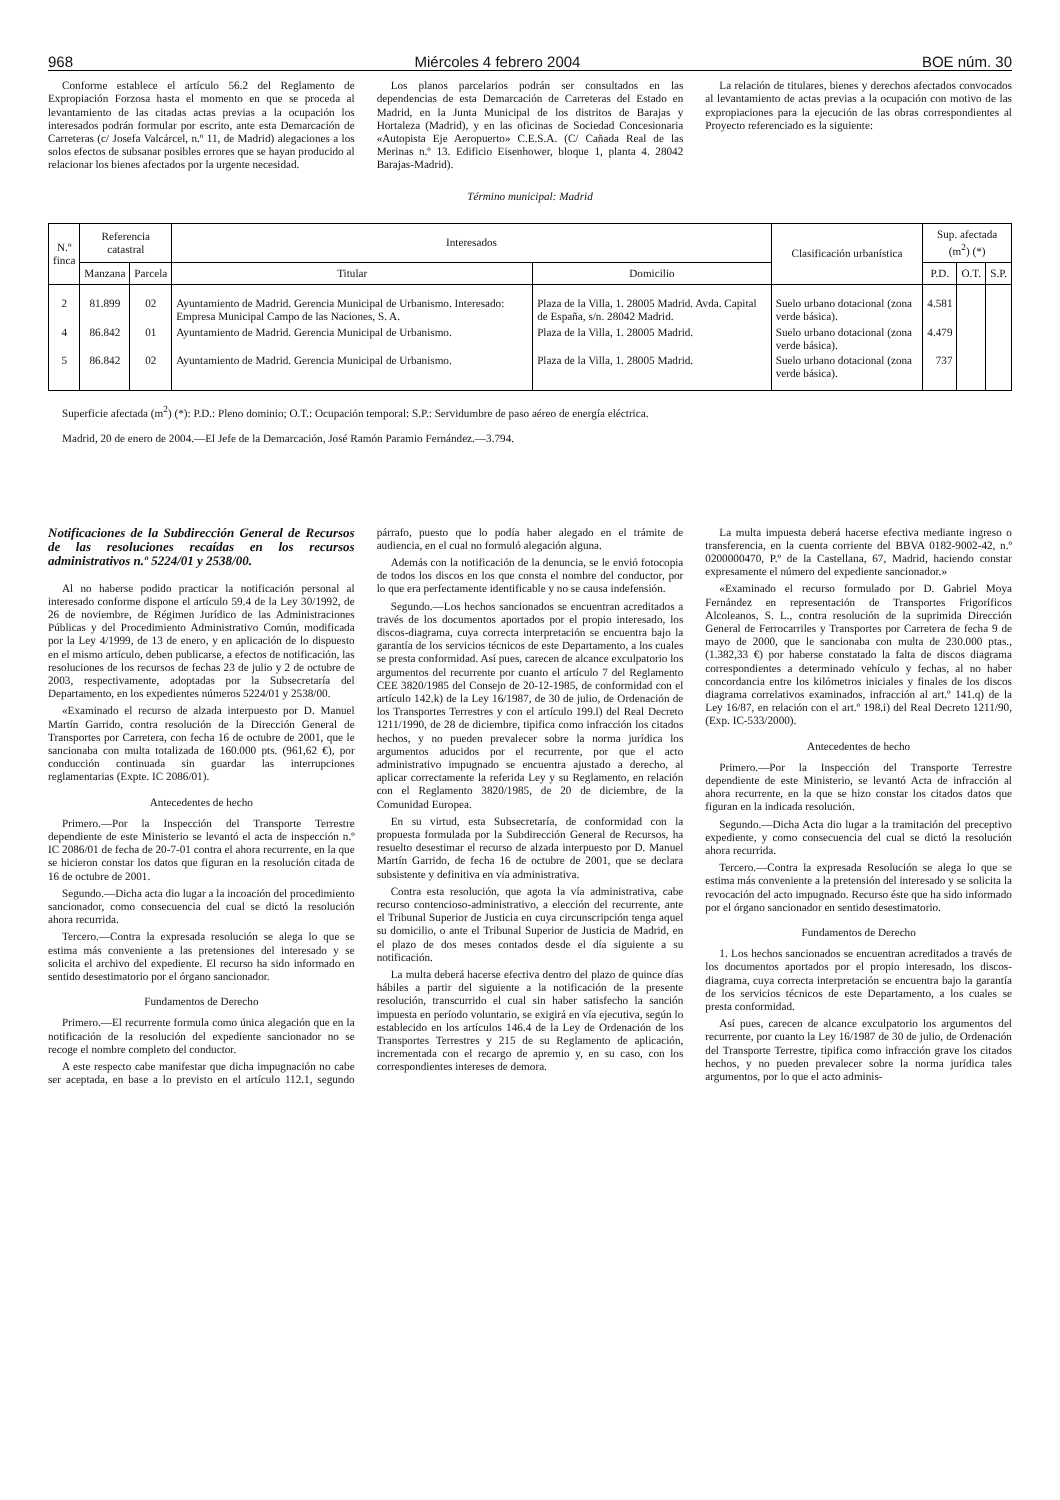968 Miércoles 4 febrero 2004 BOE núm. 30
Conforme establece el artículo 56.2 del Reglamento de Expropiación Forzosa hasta el momento en que se proceda al levantamiento de las citadas actas previas a la ocupación los interesados podrán formular por escrito, ante esta Demarcación de Carreteras (c/ Josefa Valcárcel, n.º 11, de Madrid) alegaciones a los solos efectos de subsanar posibles errores que se hayan producido al relacionar los bienes afectados por la urgente necesidad.
Los planos parcelarios podrán ser consultados en las dependencias de esta Demarcación de Carreteras del Estado en Madrid, en la Junta Municipal de los distritos de Barajas y Hortaleza (Madrid), y en las oficinas de Sociedad Concesionaria «Autopista Eje Aeropuerto» C.E.S.A. (C/ Cañada Real de las Merinas n.º 13. Edificio Eisenhower, bloque 1, planta 4. 28042 Barajas-Madrid).
La relación de titulares, bienes y derechos afectados convocados al levantamiento de actas previas a la ocupación con motivo de las expropiaciones para la ejecución de las obras correspondientes al Proyecto referenciado es la siguiente:
Término municipal: Madrid
| N.º finca | Referencia catastral | | Interesados | | Clasificación urbanística | Sup. afectada (m<sup>2</sup>) (*) | | |
| --- | --- | --- | --- | --- | --- | --- | --- | --- |
| | Manzana | Parcela | Titular | Domicilio | | P.D. | O.T. | S.P. |
| 2 | 81.899 | 02 | Ayuntamiento de Madrid. Gerencia Municipal de Urbanismo. Interesado: Empresa Municipal Campo de las Naciones, S. A. | Plaza de la Villa, 1. 28005 Madrid. Avda. Capital de España, s/n. 28042 Madrid. | Suelo urbano dotacional (zona verde básica). | 4.581 | | |
| 4 | 86.842 | 01 | Ayuntamiento de Madrid. Gerencia Municipal de Urbanismo. | Plaza de la Villa, 1. 28005 Madrid. | Suelo urbano dotacional (zona verde básica). | 4.479 | | |
| 5 | 86.842 | 02 | Ayuntamiento de Madrid. Gerencia Municipal de Urbanismo. | Plaza de la Villa, 1. 28005 Madrid. | Suelo urbano dotacional (zona verde básica). | 737 | | |
Superficie afectada (m<sup>2</sup>) (*): P.D.: Pleno dominio; O.T.: Ocupación temporal: S.P.: Servidumbre de paso aéreo de energía eléctrica.
Madrid, 20 de enero de 2004.—El Jefe de la Demarcación, José Ramón Paramio Fernández.—3.794.
Notificaciones de la Subdirección General de Recursos de las resoluciones recaídas en los recursos administrativos n.º 5224/01 y 2538/00.
Al no haberse podido practicar la notificación personal al interesado conforme dispone el artículo 59.4 de la Ley 30/1992, de 26 de noviembre, de Régimen Jurídico de las Administraciones Públicas y del Procedimiento Administrativo Común, modificada por la Ley 4/1999, de 13 de enero, y en aplicación de lo dispuesto en el mismo artículo, deben publicarse, a efectos de notificación, las resoluciones de los recursos de fechas 23 de julio y 2 de octubre de 2003, respectivamente, adoptadas por la Subsecretaría del Departamento, en los expedientes números 5224/01 y 2538/00.
«Examinado el recurso de alzada interpuesto por D. Manuel Martín Garrido, contra resolución de la Dirección General de Transportes por Carretera, con fecha 16 de octubre de 2001, que le sancionaba con multa totalizada de 160.000 pts. (961,62 €), por conducción continuada sin guardar las interrupciones reglamentarias (Expte. IC 2086/01).
Antecedentes de hecho
Primero.—Por la Inspección del Transporte Terrestre dependiente de este Ministerio se levantó el acta de inspección n.º IC 2086/01 de fecha de 20-7-01 contra el ahora recurrente, en la que se hicieron constar los datos que figuran en la resolución citada de 16 de octubre de 2001.
Segundo.—Dicha acta dio lugar a la incoación del procedimiento sancionador, como consecuencia del cual se dictó la resolución ahora recurrida.
Tercero.—Contra la expresada resolución se alega lo que se estima más conveniente a las pretensiones del interesado y se solicita el archivo del expediente. El recurso ha sido informado en sentido desestimatorio por el órgano sancionador.
Fundamentos de Derecho
Primero.—El recurrente formula como única alegación que en la notificación de la resolución del expediente sancionador no se recoge el nombre completo del conductor.
A este respecto cabe manifestar que dicha impugnación no cabe ser aceptada, en base a lo previsto en el artículo 112.1, segundo párrafo, puesto que lo podía haber alegado en el trámite de audiencia, en el cual no formuló alegación alguna.
Además con la notificación de la denuncia, se le envió fotocopia de todos los discos en los que consta el nombre del conductor, por lo que era perfectamente identificable y no se causa indefensión.
Segundo.—Los hechos sancionados se encuentran acreditados a través de los documentos aportados por el propio interesado, los discos-diagrama, cuya correcta interpretación se encuentra bajo la garantía de los servicios técnicos de este Departamento, a los cuales se presta conformidad. Así pues, carecen de alcance exculpatorio los argumentos del recurrente por cuanto el artículo 7 del Reglamento CEE 3820/1985 del Consejo de 20-12-1985, de conformidad con el artículo 142.k) de la Ley 16/1987, de 30 de julio, de Ordenación de los Transportes Terrestres y con el artículo 199.l) del Real Decreto 1211/1990, de 28 de diciembre, tipifica como infracción los citados hechos, y no pueden prevalecer sobre la norma jurídica los argumentos aducidos por el recurrente, por que el acto administrativo impugnado se encuentra ajustado a derecho, al aplicar correctamente la referida Ley y su Reglamento, en relación con el Reglamento 3820/1985, de 20 de diciembre, de la Comunidad Europea.
En su virtud, esta Subsecretaría, de conformidad con la propuesta formulada por la Subdirección General de Recursos, ha resuelto desestimar el recurso de alzada interpuesto por D. Manuel Martín Garrido, de fecha 16 de octubre de 2001, que se declara subsistente y definitiva en vía administrativa.
Contra esta resolución, que agota la vía administrativa, cabe recurso contencioso-administrativo, a elección del recurrente, ante el Tribunal Superior de Justicia en cuya circunscripción tenga aquel su domicilio, o ante el Tribunal Superior de Justicia de Madrid, en el plazo de dos meses contados desde el día siguiente a su notificación.
La multa deberá hacerse efectiva dentro del plazo de quince días hábiles a partir del siguiente a la notificación de la presente resolución, transcurrido el cual sin haber satisfecho la sanción impuesta en período voluntario, se exigirá en vía ejecutiva, según lo establecido en los artículos 146.4 de la Ley de Ordenación de los Transportes Terrestres y 215 de su Reglamento de aplicación, incrementada con el recargo de apremio y, en su caso, con los correspondientes intereses de demora.
La multa impuesta deberá hacerse efectiva mediante ingreso o transferencia, en la cuenta corriente del BBVA 0182-9002-42, n.º 0200000470, P.º de la Castellana, 67, Madrid, haciendo constar expresamente el número del expediente sancionador.»
«Examinado el recurso formulado por D. Gabriel Moya Fernández en representación de Transportes Frigoríficos Alcoleanos, S. L., contra resolución de la suprimida Dirección General de Ferrocarriles y Transportes por Carretera de fecha 9 de mayo de 2000, que le sancionaba con multa de 230.000 ptas., (1.382,33 €) por haberse constatado la falta de discos diagrama correspondientes a determinado vehículo y fechas, al no haber concordancia entre los kilómetros iniciales y finales de los discos diagrama correlativos examinados, infracción al art.º 141.q) de la Ley 16/87, en relación con el art.º 198.i) del Real Decreto 1211/90, (Exp. IC-533/2000).
Antecedentes de hecho
Primero.—Por la Inspección del Transporte Terrestre dependiente de este Ministerio, se levantó Acta de infracción al ahora recurrente, en la que se hizo constar los citados datos que figuran en la indicada resolución.
Segundo.—Dicha Acta dio lugar a la tramitación del preceptivo expediente, y como consecuencia del cual se dictó la resolución ahora recurrida.
Tercero.—Contra la expresada Resolución se alega lo que se estima más conveniente a la pretensión del interesado y se solicita la revocación del acto impugnado. Recurso éste que ha sido informado por el órgano sancionador en sentido desestimatorio.
Fundamentos de Derecho
1. Los hechos sancionados se encuentran acreditados a través de los documentos aportados por el propio interesado, los discos-diagrama, cuya correcta interpretación se encuentra bajo la garantía de los servicios técnicos de este Departamento, a los cuales se presta conformidad.
Así pues, carecen de alcance exculpatorio los argumentos del recurrente, por cuanto la Ley 16/1987 de 30 de julio, de Ordenación del Transporte Terrestre, tipifica como infracción grave los citados hechos, y no pueden prevalecer sobre la norma jurídica tales argumentos, por lo que el acto adminis-